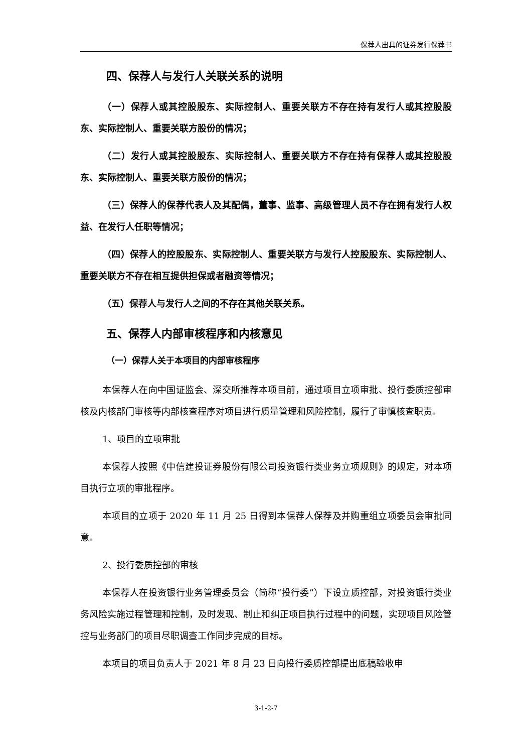保荐人出具的证券发行保荐书
四、保荐人与发行人关联关系的说明
（一）保荐人或其控股股东、实际控制人、重要关联方不存在持有发行人或其控股股东、实际控制人、重要关联方股份的情况；
（二）发行人或其控股股东、实际控制人、重要关联方不存在持有保荐人或其控股股东、实际控制人、重要关联方股份的情况；
（三）保荐人的保荐代表人及其配偶，董事、监事、高级管理人员不存在拥有发行人权益、在发行人任职等情况；
（四）保荐人的控股股东、实际控制人、重要关联方与发行人控股股东、实际控制人、重要关联方不存在相互提供担保或者融资等情况；
（五）保荐人与发行人之间的不存在其他关联关系。
五、保荐人内部审核程序和内核意见
（一）保荐人关于本项目的内部审核程序
本保荐人在向中国证监会、深交所推荐本项目前，通过项目立项审批、投行委质控部审核及内核部门审核等内部核查程序对项目进行质量管理和风险控制，履行了审慎核查职责。
1、项目的立项审批
本保荐人按照《中信建投证券股份有限公司投资银行类业务立项规则》的规定，对本项目执行立项的审批程序。
本项目的立项于 2020 年 11 月 25 日得到本保荐人保荐及并购重组立项委员会审批同意。
2、投行委质控部的审核
本保荐人在投资银行业务管理委员会（简称“投行委”）下设立质控部，对投资银行类业务风险实施过程管理和控制，及时发现、制止和纠正项目执行过程中的问题，实现项目风险管控与业务部门的项目尽职调查工作同步完成的目标。
本项目的项目负责人于 2021 年 8 月 23 日向投行委质控部提出底稿验收申
3-1-2-7